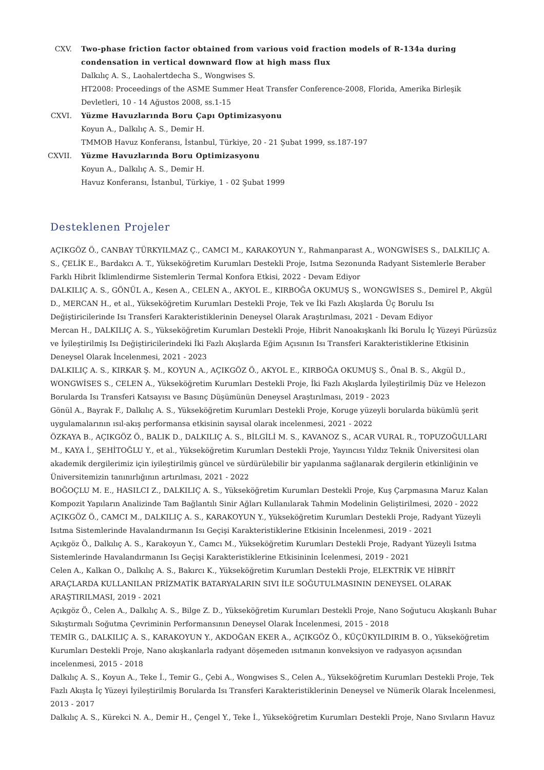CXV. Two-phase friction factor obtained from various void fraction models of R-134a during condensation in vertical downward flow at high mass flux
Dalkılıç A. S., Laohalertdecha S., Wongwises S.
HT2008: Proceedings of the ASME Summer Heat Transfer Conference-2008, Florida, Amerika Birleşik Devletleri, 10 - 14 Ağustos 2008, ss.1-15
CXVI. Yüzme Havuzlarında Boru Çapı Optimizasyonu
Koyun A., Dalkılıç A. S., Demir H.
TMMOB Havuz Konferansı, İstanbul, Türkiye, 20 - 21 Şubat 1999, ss.187-197
CXVII. Yüzme Havuzlarında Boru Optimizasyonu
Koyun A., Dalkılıç A. S., Demir H.
Havuz Konferansı, İstanbul, Türkiye, 1 - 02 Şubat 1999
Desteklenen Projeler
AÇIKGÖZ Ö., CANBAY TÜRKYILMAZ Ç., CAMCI M., KARAKOYUN Y., Rahmanparast A., WONGWİSES S., DALKILIÇ A. S., ÇELİK E., Bardakcı A. T., Yükseköğretim Kurumları Destekli Proje, Isıtma Sezonunda Radyant Sistemlerle Beraber Farklı Hibrit İklimlendirme Sistemlerin Termal Konfora Etkisi, 2022 - Devam Ediyor
DALKILIÇ A. S., GÖNÜL A., Kesen A., CELEN A., AKYOL E., KIRBOĞA OKUMUŞ S., WONGWİSES S., Demirel P., Akgül D., MERCAN H., et al., Yükseköğretim Kurumları Destekli Proje, Tek ve İki Fazlı Akışlarda Üç Borulu Isı Değiştiricilerinde Isı Transferi Karakteristiklerinin Deneysel Olarak Araştırılması, 2021 - Devam Ediyor
Mercan H., DALKILIÇ A. S., Yükseköğretim Kurumları Destekli Proje, Hibrit Nanoakışkanlı İki Borulu İç Yüzeyi Pürüzsüz ve İyileştirilmiş Isı Değiştiricilerindeki İki Fazlı Akışlarda Eğim Açısının Isı Transferi Karakteristiklerine Etkisinin Deneysel Olarak İncelenmesi, 2021 - 2023
DALKILIÇ A. S., KIRKAR Ş. M., KOYUN A., AÇIKGÖZ Ö., AKYOL E., KIRBOĞA OKUMUŞ S., Önal B. S., Akgül D., WONGWİSES S., CELEN A., Yükseköğretim Kurumları Destekli Proje, İki Fazlı Akışlarda İyileştirilmiş Düz ve Helezon Borularda Isı Transferi Katsayısı ve Basınç Düşümünün Deneysel Araştırılması, 2019 - 2023
Gönül A., Bayrak F., Dalkılıç A. S., Yükseköğretim Kurumları Destekli Proje, Koruge yüzeyli borularda bükümlü şerit uygulamalarının ısıl-akış performansa etkisinin sayısal olarak incelenmesi, 2021 - 2022
ÖZKAYA B., AÇIKGÖZ Ö., BALIK D., DALKILIÇ A. S., BİLGİLİ M. S., KAVANOZ S., ACAR VURAL R., TOPUZOĞULLARI M., KAYA İ., ŞEHİTOĞLU Y., et al., Yükseköğretim Kurumları Destekli Proje, Yayıncısı Yıldız Teknik Üniversitesi olan akademik dergilerimiz için iyileştirilmiş güncel ve sürdürülebilir bir yapılanma sağlanarak dergilerin etkinliğinin ve Üniversitemizin tanınırlığının artırılması, 2021 - 2022
BOĞOÇLU M. E., HASILCI Z., DALKILIÇ A. S., Yükseköğretim Kurumları Destekli Proje, Kuş Çarpmasına Maruz Kalan Kompozit Yapıların Analizinde Tam Bağlantılı Sinir Ağları Kullanılarak Tahmin Modelinin Geliştirilmesi, 2020 - 2022
AÇIKGÖZ Ö., CAMCI M., DALKILIÇ A. S., KARAKOYUN Y., Yükseköğretim Kurumları Destekli Proje, Radyant Yüzeyli Isıtma Sistemlerinde Havalandırmanın Isı Geçişi Karakteristiklerine Etkisinin İncelenmesi, 2019 - 2021
Açıkgöz Ö., Dalkılıç A. S., Karakoyun Y., Camcı M., Yükseköğretim Kurumları Destekli Proje, Radyant Yüzeyli Isıtma Sistemlerinde Havalandırmanın Isı Geçişi Karakteristiklerine Etkisininin İcelenmesi, 2019 - 2021
Celen A., Kalkan O., Dalkılıç A. S., Bakırcı K., Yükseköğretim Kurumları Destekli Proje, ELEKTRİK VE HİBRİT ARAÇLARDA KULLANILAN PRİZMATİK BATARYALARIN SIVI İLE SOĞUTULMASININ DENEYSEL OLARAK ARAŞTIRILMASI, 2019 - 2021
Açıkgöz Ö., Celen A., Dalkılıç A. S., Bilge Z. D., Yükseköğretim Kurumları Destekli Proje, Nano Soğutucu Akışkanlı Buhar Sıkıştırmalı Soğutma Çevriminin Performansının Deneysel Olarak İncelenmesi, 2015 - 2018
TEMİR G., DALKILIÇ A. S., KARAKOYUN Y., AKDOĞAN EKER A., AÇIKGÖZ Ö., KÜÇÜKYILDIRIM B. O., Yükseköğretim Kurumları Destekli Proje, Nano akışkanlarla radyant döşemeden ısıtmanın konveksiyon ve radyasyon açısından incelenmesi, 2015 - 2018
Dalkılıç A. S., Koyun A., Teke İ., Temir G., Çebi A., Wongwises S., Celen A., Yükseköğretim Kurumları Destekli Proje, Tek Fazlı Akışta İç Yüzeyi İyileştirilmiş Borularda Isı Transferi Karakteristiklerinin Deneysel ve Nümerik Olarak İncelenmesi, 2013 - 2017
Dalkılıç A. S., Kürekci N. A., Demir H., Çengel Y., Teke İ., Yükseköğretim Kurumları Destekli Proje, Nano Sıvıların Havuz